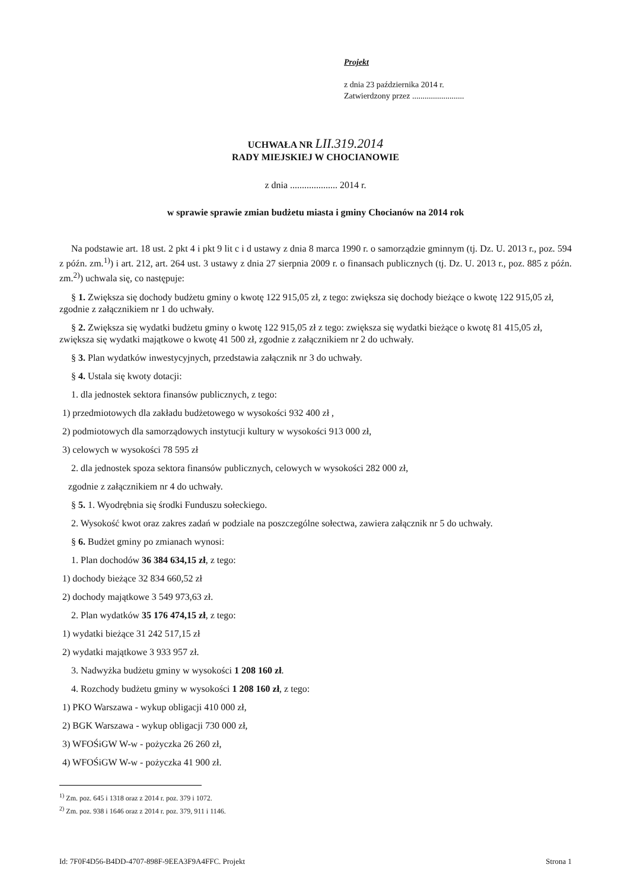Projekt
z dnia 23 października 2014 r.
Zatwierdzony przez .........................
UCHWAŁA NR LII.319.2014
RADY MIEJSKIEJ W CHOCIANOWIE
z dnia .................... 2014 r.
w sprawie sprawie zmian budżetu miasta i gminy Chocianów na 2014 rok
Na podstawie art. 18 ust. 2 pkt 4 i pkt 9 lit c i d ustawy z dnia 8 marca 1990 r. o samorządzie gminnym (tj. Dz. U. 2013 r., poz. 594 z późn. zm.<sup>1)</sup>) i art. 212, art. 264 ust. 3 ustawy z dnia 27 sierpnia 2009 r. o finansach publicznych (tj. Dz. U. 2013 r., poz. 885 z późn. zm.<sup>2)</sup>) uchwala się, co następuje:
§ 1. Zwiększa się dochody budżetu gminy o kwotę 122 915,05 zł, z tego: zwiększa się dochody bieżące o kwotę 122 915,05 zł, zgodnie z załącznikiem nr 1 do uchwały.
§ 2. Zwiększa się wydatki budżetu gminy o kwotę 122 915,05 zł z tego: zwiększa się wydatki bieżące o kwotę 81 415,05 zł, zwiększa się wydatki majątkowe o kwotę 41 500 zł, zgodnie z załącznikiem nr 2 do uchwały.
§ 3. Plan wydatków inwestycyjnych, przedstawia załącznik nr 3 do uchwały.
§ 4. Ustala się kwoty dotacji:
1. dla jednostek sektora finansów publicznych, z tego:
1) przedmiotowych dla zakładu budżetowego w wysokości 932 400 zł ,
2) podmiotowych dla samorządowych instytucji kultury w wysokości 913 000 zł,
3) celowych w wysokości 78 595 zł
2. dla jednostek spoza sektora finansów publicznych, celowych w wysokości 282 000 zł,
zgodnie z załącznikiem nr 4 do uchwały.
§ 5. 1. Wyodrębnia się środki Funduszu sołeckiego.
2. Wysokość kwot oraz zakres zadań w podziale na poszczególne sołectwa, zawiera załącznik nr 5 do uchwały.
§ 6. Budżet gminy po zmianach wynosi:
1. Plan dochodów 36 384 634,15 zł, z tego:
1) dochody bieżące 32 834 660,52 zł
2) dochody majątkowe 3 549 973,63 zł.
2. Plan wydatków 35 176 474,15 zł, z tego:
1) wydatki bieżące 31 242 517,15 zł
2) wydatki majątkowe 3 933 957 zł.
3. Nadwyżka budżetu gminy w wysokości 1 208 160 zł.
4. Rozchody budżetu gminy w wysokości 1 208 160 zł, z tego:
1) PKO Warszawa - wykup obligacji 410 000 zł,
2) BGK Warszawa - wykup obligacji 730 000 zł,
3) WFOŚiGW W-w - pożyczka 26 260 zł,
4) WFOŚiGW W-w - pożyczka 41 900 zł.
<sup>1)</sup> Zm. poz. 645 i 1318 oraz z 2014 r. poz. 379 i 1072.
<sup>2)</sup> Zm. poz. 938 i 1646 oraz z 2014 r. poz. 379, 911 i 1146.
Id: 7F0F4D56-B4DD-4707-898F-9EEA3F9A4FFC. Projekt Strona 1